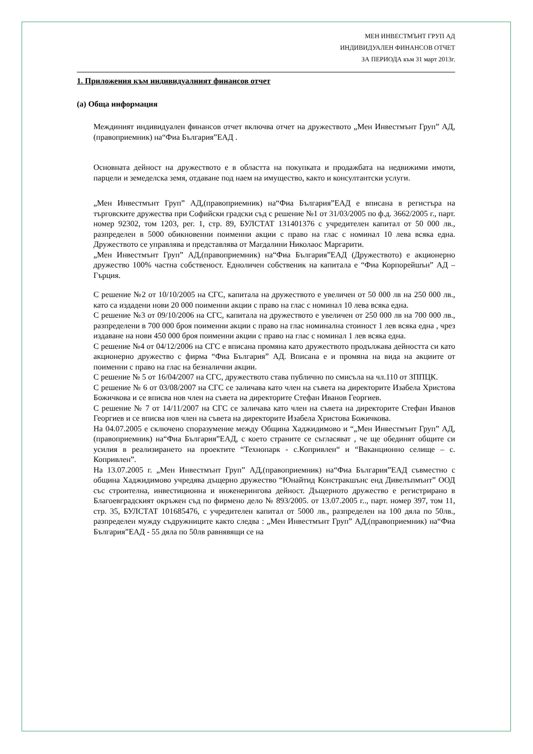МЕН ИНВЕСТМЪНТ ГРУП АД
ИНДИВИДУАЛЕН ФИНАНСОВ ОТЧЕТ
ЗА ПЕРИОДА към 31 март 2013г.
1. Приложения към индивидуалният финансов отчет
(а) Обща информация
Междиният индивидуален финансов отчет включва отчет на дружеството „Мен Инвестмънт Груп” АД,(правоприемник) на“Фиа България”ЕАД .
Основната дейност на дружеството е в областта на покупката и продажбата на недвижими имоти, парцели и земеделска земя, отдаване под наем на имущество, както и консултантски услуги.
„Мен Инвестмънт Груп” АД,(правоприемник) на“Фиа България”ЕАД е вписана в регистъра на търговските дружества при Софийски градски съд с решение №1 от 31/03/2005 по ф.д. 3662/2005 г., парт. номер 92302, том 1203, рег. 1, стр. 89, БУЛСТАТ 131401376 с учредителен капитал от 50 000 лв., разпределен в 5000 обикновенни поименни акции с право на глас с номинал 10 лева всяка една. Дружеството се управлява и представлява от Магдалини Николаос Маргарити.
„Мен Инвестмънт Груп” АД,(правоприемник) на“Фиа България”ЕАД (Дружеството) е акционерно дружество 100% частна собственост. Едноличен собственик на капитала е “Фиа Корпорейшън” АД – Гърция.
С решение №2 от 10/10/2005 на СГС, капитала на дружеството е увеличен от 50 000 лв на 250 000 лв., като са издадени нови 20 000 поименни акции с право на глас с номинал 10 лева всяка една.
С решение №3 от 09/10/2006 на СГС, капитала на дружеството е увеличен от 250 000 лв на 700 000 лв., разпределени в 700 000 броя поименни акции с право на глас номинална стоинoст 1 лев всяка една , чрез издаване на нови 450 000 броя поименни акции с право на глас с номинал 1 лев всяка една.
С решение №4 от 04/12/2006 на СГС е вписана промяна като дружеството продължава дейността си като акционерно дружество с фирма “Фиа България” АД. Вписана е и промяна на вида на акциите от поименни с право на глас на безналични акции.
С решение № 5 от 16/04/2007 на СГС, дружеството става публично по смисъла на чл.110 от ЗППЦК.
С решение № 6 от 03/08/2007 на СГС се заличава като член на съвета на директорите Изабела Христова Божичкова и се вписва нов член на съвета на директорите Стефан Иванов Георгиев.
С решение № 7 от 14/11/2007 на СГС се заличава като член на съвета на директорите Стефан Иванов Георгиев и се вписва нов член на съвета на директорите Изабела Христова Божичкова.
На 04.07.2005 е сключено споразумение между Община Хаджидимово и “„Мен Инвестмънт Груп” АД,(правоприемник) на“Фиа България”ЕАД, с което страните се съгласяват , че ще обединят общите си усилия в реализирането на проектите “Технопарк - с.Копривлен“ и “Ваканционно селище – с. Копривлен”.
На 13.07.2005 г. „Мен Инвестмънт Груп” АД,(правоприемник) на“Фиа България”ЕАД съвместно с община Хаджидимово учредява дъщерно дружество “Юнайтид Констракшънс енд Дивелъпмънт” ООД със строителна, инвестиционна и инженерингова дейност. Дъщерното дружество е регистрирано в Благоевградският окръжен съд по фирмено дело № 893/2005. от 13.07.2005 г.., парт. номер 397, том 11, стр. 35, БУЛСТАТ 101685476, с учредителен капитал от 5000 лв., разпределен на 100 дяла по 50лв., разпределен мужду съдружниците както следва : „Мен Инвестмънт Груп” АД,(правоприемник) на“Фиа България”ЕАД - 55 дяла по 50лв равнявящи се на